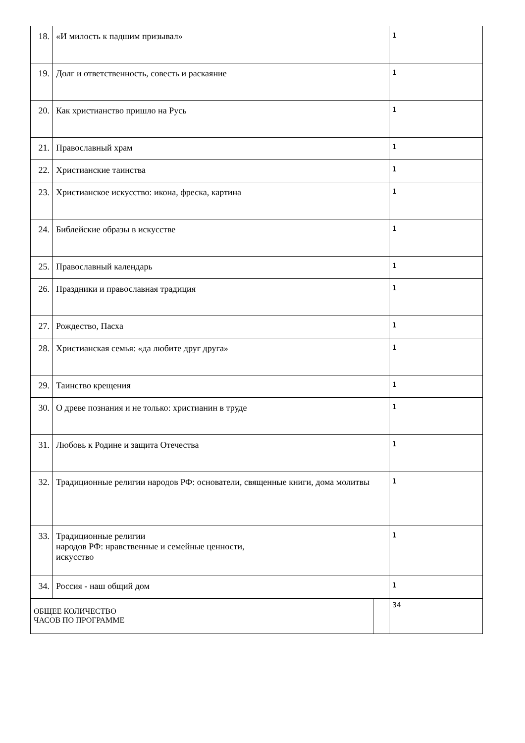| 18. | «И милость к падшим призывал» | | 1 |
| 19. | Долг и ответственность, совесть и раскаяние | | 1 |
| 20. | Как христианство пришло на Русь | | 1 |
| 21. | Православный храм | | 1 |
| 22. | Христианские таинства | | 1 |
| 23. | Христианское искусство: икона, фреска, картина | | 1 |
| 24. | Библейские образы в искусстве | | 1 |
| 25. | Православный календарь | | 1 |
| 26. | Праздники и православная традиция | | 1 |
| 27. | Рождество, Пасха | | 1 |
| 28. | Христианская семья: «да любите друг друга» | | 1 |
| 29. | Таинство крещения | | 1 |
| 30. | О древе познания и не только: христианин в труде | | 1 |
| 31. | Любовь к Родине и защита Отечества | | 1 |
| 32. | Традиционные религии народов РФ: основатели, священные книги, дома молитвы | | 1 |
| 33. | Традиционные религии народов РФ: нравственные и семейные ценности, искусство | | 1 |
| 34. | Россия - наш общий дом | | 1 |
| ОБЩЕЕ КОЛИЧЕСТВО ЧАСОВ ПО ПРОГРАММЕ | | | 34 |